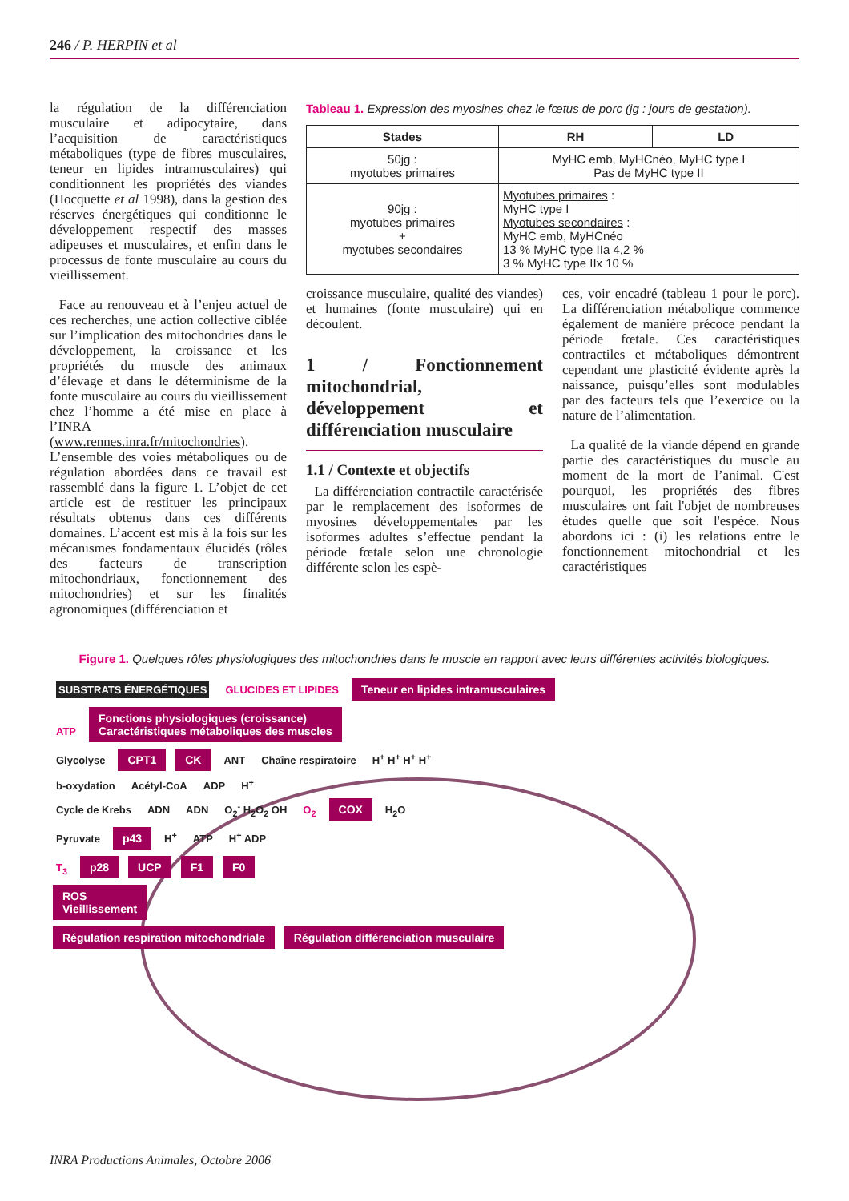246 / P. HERPIN et al
la régulation de la différenciation musculaire et adipocytaire, dans l’acquisition de caractéristiques métaboliques (type de fibres musculaires, teneur en lipides intramusculaires) qui conditionnent les propriétés des viandes (Hocquette et al 1998), dans la gestion des réserves énergétiques qui conditionne le développement respectif des masses adipeuses et musculaires, et enfin dans le processus de fonte musculaire au cours du vieillissement.
Face au renouveau et à l’enjeu actuel de ces recherches, une action collective ciblée sur l’implication des mitochondries dans le développement, la croissance et les propriétés du muscle des animaux d’élevage et dans le déterminisme de la fonte musculaire au cours du vieillissement chez l’homme a été mise en place à l’INRA (www.rennes.inra.fr/mitochondries). L’ensemble des voies métaboliques ou de régulation abordées dans ce travail est rassemblé dans la figure 1. L’objet de cet article est de restituer les principaux résultats obtenus dans ces différents domaines. L’accent est mis à la fois sur les mécanismes fondamentaux élucidés (rôles des facteurs de transcription mitochondriaux, fonctionnement des mitochondries) et sur les finalités agronomiques (différenciation et
Tableau 1. Expression des myosines chez le fœtus de porc (jg : jours de gestation).
| Stades | RH | LD |
| --- | --- | --- |
| 50jg : myotubes primaires | MyHC emb, MyHCnéo, MyHC type I Pas de MyHC type II | |
| 90jg : myotubes primaires + myotubes secondaires | Myotubes primaires : MyHC type I Myotubes secondaires : MyHC emb, MyHCnéo 13 % MyHC type IIa 4,2 % 3 % MyHC type IIx 10 % | |
croissance musculaire, qualité des viandes) et humaines (fonte musculaire) qui en découlent.
1 / Fonctionnement mitochondrial, développement et différenciation musculaire
1.1 / Contexte et objectifs
La différenciation contractile caractérisée par le remplacement des isoformes de myosines développementales par les isoformes adultes s’effectue pendant la période fœtale selon une chronologie différente selon les espè-
ces, voir encadré (tableau 1 pour le porc). La différenciation métabolique commence également de manière précoce pendant la période fœtale. Ces caractéristiques contractiles et métaboliques démontrent cependant une plasticité évidente après la naissance, puisqu’elles sont modulables par des facteurs tels que l’exercice ou la nature de l’alimentation.
La qualité de la viande dépend en grande partie des caractéristiques du muscle au moment de la mort de l’animal. C'est pourquoi, les propriétés des fibres musculaires ont fait l'objet de nombreuses études quelle que soit l'espèce. Nous abordons ici : (i) les relations entre le fonctionnement mitochondrial et les caractéristiques
Figure 1. Quelques rôles physiologiques des mitochondries dans le muscle en rapport avec leurs différentes activités biologiques.
SUBSTRATS ÉNERGÉTIQUES GLUCIDES ET LIPIDES Teneur en lipides intramusculaires
ATP Fonctions physiologiques (croissance)
Caractéristiques métaboliques des muscles
Glycolyse CPT1 CK ANT Chaîne respiratoire H<sup>+</sup> H<sup>+</sup> H<sup>+</sup> H<sup>+</sup>
b-oxydation Acétyl-CoA ADP H<sup>+</sup>
Cycle de Krebs ADN ADN O<sub>2</sub><sup>-</sup> H<sub>2</sub>O<sub>2</sub> OH O<sub>2</sub> COX H<sub>2</sub>O
Pyruvate p43 H<sup>+</sup> ATP H<sup>+</sup> ADP
T<sub>3</sub> p28 UCP F1 F0
ROS
Vieillissement
Régulation respiration mitochondriale Régulation différenciation musculaire
INRA Productions Animales, Octobre 2006